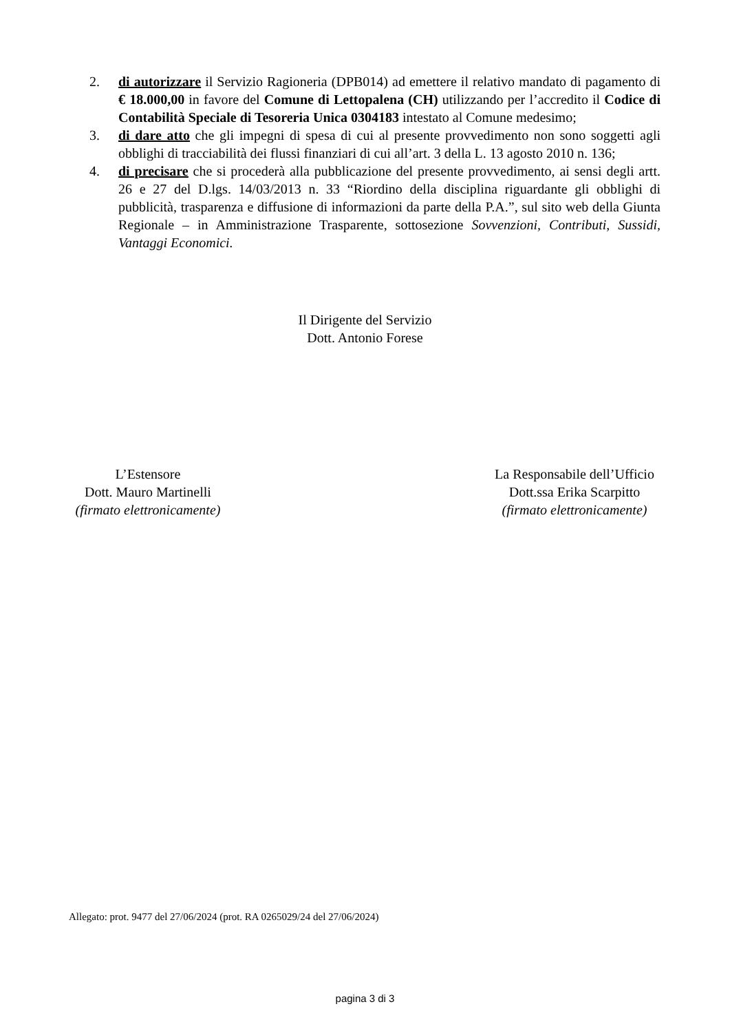2. di autorizzare il Servizio Ragioneria (DPB014) ad emettere il relativo mandato di pagamento di € 18.000,00 in favore del Comune di Lettopalena (CH) utilizzando per l’accredito il Codice di Contabilità Speciale di Tesoreria Unica 0304183 intestato al Comune medesimo;
3. di dare atto che gli impegni di spesa di cui al presente provvedimento non sono soggetti agli obblighi di tracciabilità dei flussi finanziari di cui all’art. 3 della L. 13 agosto 2010 n. 136;
4. di precisare che si procederà alla pubblicazione del presente provvedimento, ai sensi degli artt. 26 e 27 del D.lgs. 14/03/2013 n. 33 “Riordino della disciplina riguardante gli obblighi di pubblicità, trasparenza e diffusione di informazioni da parte della P.A.”, sul sito web della Giunta Regionale – in Amministrazione Trasparente, sottosezione Sovvenzioni, Contributi, Sussidi, Vantaggi Economici.
Il Dirigente del Servizio
Dott. Antonio Forese
L’Estensore
Dott. Mauro Martinelli
(firmato elettronicamente)
La Responsabile dell’Ufficio
Dott.ssa Erika Scarpitto
(firmato elettronicamente)
Allegato: prot. 9477 del 27/06/2024 (prot. RA 0265029/24 del 27/06/2024)
pagina 3 di 3